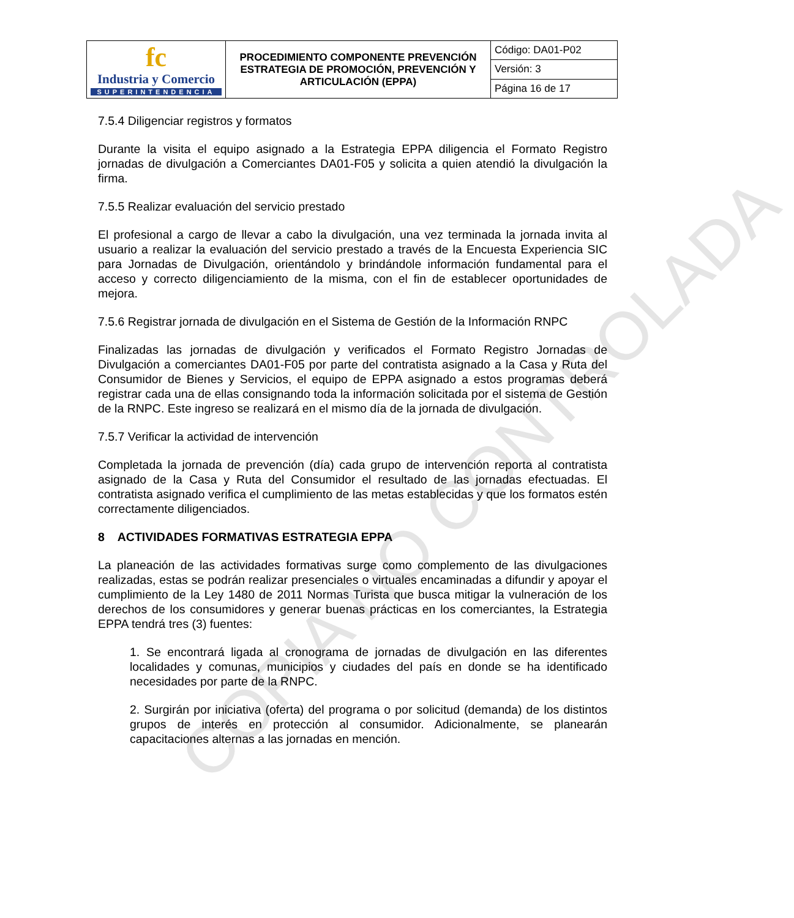COPIA NO CONTROLADA
| fc Industria y Comercio SUPERINTENDENCIA | PROCEDIMIENTO COMPONENTE PREVENCIÓN ESTRATEGIA DE PROMOCIÓN, PREVENCIÓN Y ARTICULACIÓN (EPPA) | Código: DA01-P02 |
| | | Versión: 3 |
| | | Página 16 de 17 |
7.5.4 Diligenciar registros y formatos
Durante la visita el equipo asignado a la Estrategia EPPA diligencia el Formato Registro jornadas de divulgación a Comerciantes DA01-F05 y solicita a quien atendió la divulgación la firma.
7.5.5 Realizar evaluación del servicio prestado
El profesional a cargo de llevar a cabo la divulgación, una vez terminada la jornada invita al usuario a realizar la evaluación del servicio prestado a través de la Encuesta Experiencia SIC para Jornadas de Divulgación, orientándolo y brindándole información fundamental para el acceso y correcto diligenciamiento de la misma, con el fin de establecer oportunidades de mejora.
7.5.6 Registrar jornada de divulgación en el Sistema de Gestión de la Información RNPC
Finalizadas las jornadas de divulgación y verificados el Formato Registro Jornadas de Divulgación a comerciantes DA01-F05 por parte del contratista asignado a la Casa y Ruta del Consumidor de Bienes y Servicios, el equipo de EPPA asignado a estos programas deberá registrar cada una de ellas consignando toda la información solicitada por el sistema de Gestión de la RNPC. Este ingreso se realizará en el mismo día de la jornada de divulgación.
7.5.7 Verificar la actividad de intervención
Completada la jornada de prevención (día) cada grupo de intervención reporta al contratista asignado de la Casa y Ruta del Consumidor el resultado de las jornadas efectuadas. El contratista asignado verifica el cumplimiento de las metas establecidas y que los formatos estén correctamente diligenciados.
8 ACTIVIDADES FORMATIVAS ESTRATEGIA EPPA
La planeación de las actividades formativas surge como complemento de las divulgaciones realizadas, estas se podrán realizar presenciales o virtuales encaminadas a difundir y apoyar el cumplimiento de la Ley 1480 de 2011 Normas Turista que busca mitigar la vulneración de los derechos de los consumidores y generar buenas prácticas en los comerciantes, la Estrategia EPPA tendrá tres (3) fuentes:
1. Se encontrará ligada al cronograma de jornadas de divulgación en las diferentes localidades y comunas, municipios y ciudades del país en donde se ha identificado necesidades por parte de la RNPC.
2. Surgirán por iniciativa (oferta) del programa o por solicitud (demanda) de los distintos grupos de interés en protección al consumidor. Adicionalmente, se planearán capacitaciones alternas a las jornadas en mención.